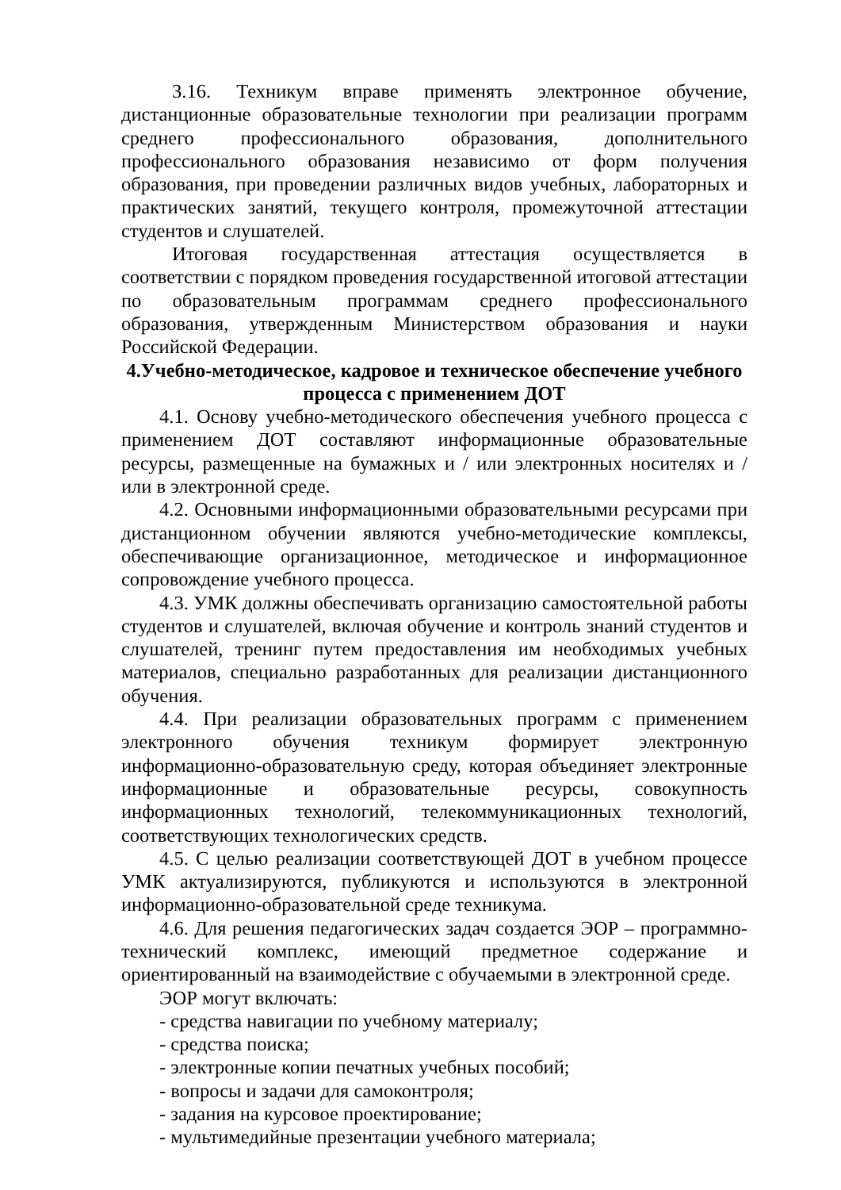3.16. Техникум вправе применять электронное обучение, дистанционные образовательные технологии при реализации программ среднего профессионального образования, дополнительного профессионального образования независимо от форм получения образования, при проведении различных видов учебных, лабораторных и практических занятий, текущего контроля, промежуточной аттестации студентов и слушателей.
Итоговая государственная аттестация осуществляется в соответствии с порядком проведения государственной итоговой аттестации по образовательным программам среднего профессионального образования, утвержденным Министерством образования и науки Российской Федерации.
4.Учебно-методическое, кадровое и техническое обеспечение учебного процесса с применением ДОТ
4.1. Основу учебно-методического обеспечения учебного процесса с применением ДОТ составляют информационные образовательные ресурсы, размещенные на бумажных и / или электронных носителях и / или в электронной среде.
4.2. Основными информационными образовательными ресурсами при дистанционном обучении являются учебно-методические комплексы, обеспечивающие организационное, методическое и информационное сопровождение учебного процесса.
4.3. УМК должны обеспечивать организацию самостоятельной работы студентов и слушателей, включая обучение и контроль знаний студентов и слушателей, тренинг путем предоставления им необходимых учебных материалов, специально разработанных для реализации дистанционного обучения.
4.4. При реализации образовательных программ с применением электронного обучения техникум формирует электронную информационно-образовательную среду, которая объединяет электронные информационные и образовательные ресурсы, совокупность информационных технологий, телекоммуникационных технологий, соответствующих технологических средств.
4.5. С целью реализации соответствующей ДОТ в учебном процессе УМК актуализируются, публикуются и используются в электронной информационно-образовательной среде техникума.
4.6. Для решения педагогических задач создается ЭОР – программно-технический комплекс, имеющий предметное содержание и ориентированный на взаимодействие с обучаемыми в электронной среде.
ЭОР могут включать:
- средства навигации по учебному материалу;
- средства поиска;
- электронные копии печатных учебных пособий;
- вопросы и задачи для самоконтроля;
- задания на курсовое проектирование;
- мультимедийные презентации учебного материала;